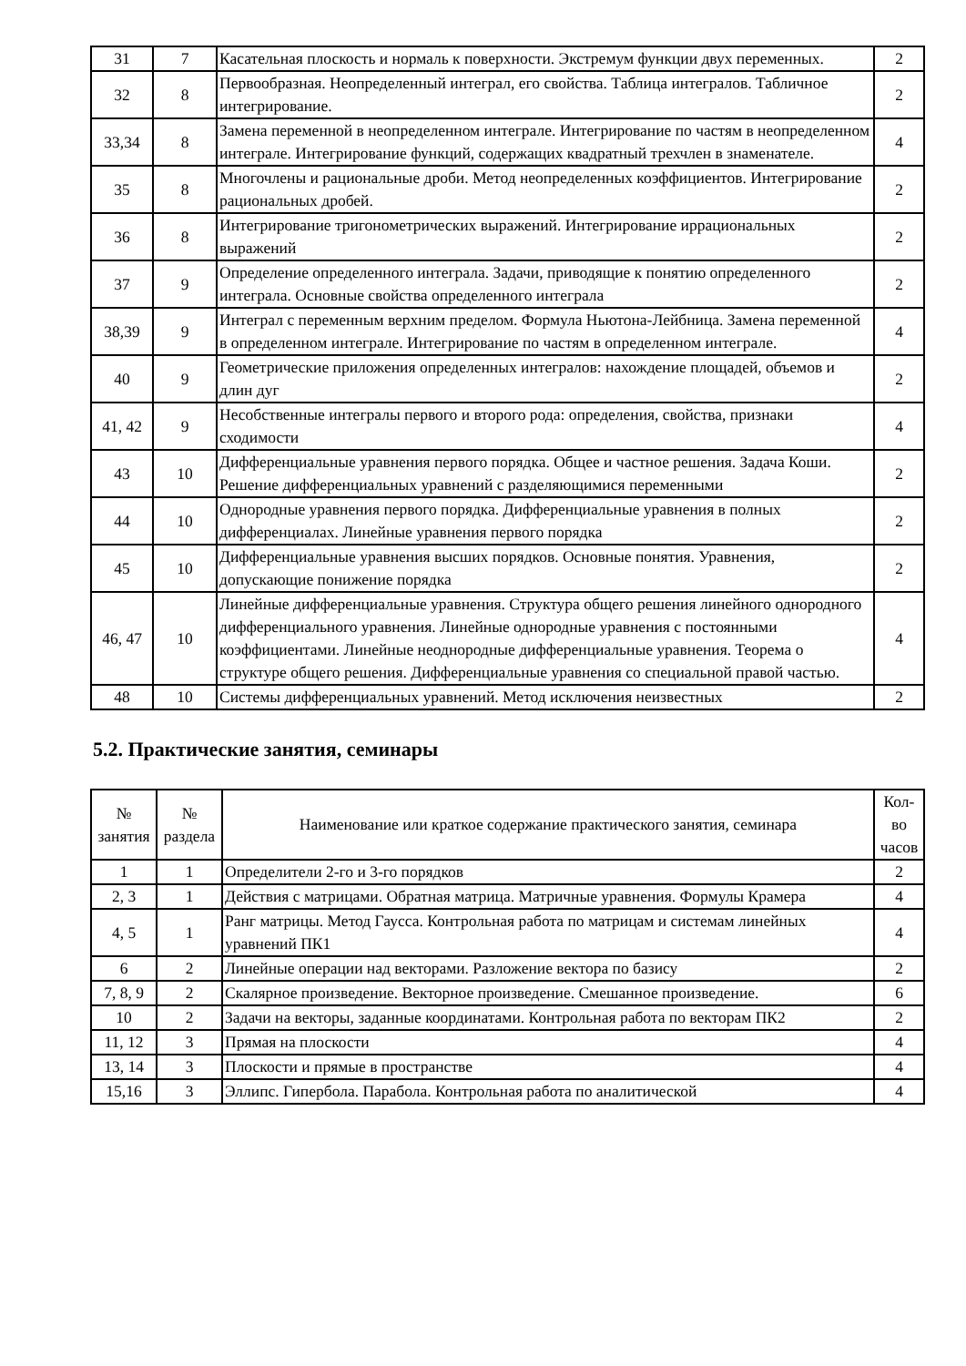| 31 | 7 | Касательная плоскость и нормаль к поверхности. Экстремум функции двух переменных. | 2 |
| 32 | 8 | Первообразная. Неопределенный интеграл, его свойства. Таблица интегралов. Табличное интегрирование. | 2 |
| 33,34 | 8 | Замена переменной в неопределенном интеграле. Интегрирование по частям в неопределенном интеграле. Интегрирование функций, содержащих квадратный трехчлен в знаменателе. | 4 |
| 35 | 8 | Многочлены и рациональные дроби. Метод неопределенных коэффициентов. Интегрирование рациональных дробей. | 2 |
| 36 | 8 | Интегрирование тригонометрических выражений. Интегрирование иррациональных выражений | 2 |
| 37 | 9 | Определение определенного интеграла. Задачи, приводящие к понятию определенного интеграла. Основные свойства определенного интеграла | 2 |
| 38,39 | 9 | Интеграл с переменным верхним пределом. Формула Ньютона-Лейбница. Замена переменной в определенном интеграле. Интегрирование по частям в определенном интеграле. | 4 |
| 40 | 9 | Геометрические приложения определенных интегралов: нахождение площадей, объемов и длин дуг | 2 |
| 41, 42 | 9 | Несобственные интегралы первого и второго рода: определения, свойства, признаки сходимости | 4 |
| 43 | 10 | Дифференциальные уравнения первого порядка. Общее и частное решения. Задача Коши. Решение дифференциальных уравнений с разделяющимися переменными | 2 |
| 44 | 10 | Однородные уравнения первого порядка. Дифференциальные уравнения в полных дифференциалах. Линейные уравнения первого порядка | 2 |
| 45 | 10 | Дифференциальные уравнения высших порядков. Основные понятия. Уравнения, допускающие понижение порядка | 2 |
| 46, 47 | 10 | Линейные дифференциальные уравнения. Структура общего решения линейного однородного дифференциального уравнения. Линейные однородные уравнения с постоянными коэффициентами. Линейные неоднородные дифференциальные уравнения. Теорема о структуре общего решения. Дифференциальные уравнения со специальной правой частью. | 4 |
| 48 | 10 | Системы дифференциальных уравнений. Метод исключения неизвестных | 2 |
5.2. Практические занятия, семинары
| № занятия | № раздела | Наименование или краткое содержание практического занятия, семинара | Кол- во часов |
| --- | --- | --- | --- |
| 1 | 1 | Определители 2-го и 3-го порядков | 2 |
| 2, 3 | 1 | Действия с матрицами. Обратная матрица. Матричные уравнения. Формулы Крамера | 4 |
| 4, 5 | 1 | Ранг матрицы. Метод Гаусса. Контрольная работа по матрицам и системам линейных уравнений ПК1 | 4 |
| 6 | 2 | Линейные операции над векторами. Разложение вектора по базису | 2 |
| 7, 8, 9 | 2 | Скалярное произведение. Векторное произведение. Смешанное произведение. | 6 |
| 10 | 2 | Задачи на векторы, заданные координатами. Контрольная работа по векторам ПК2 | 2 |
| 11, 12 | 3 | Прямая на плоскости | 4 |
| 13, 14 | 3 | Плоскости и прямые в пространстве | 4 |
| 15,16 | 3 | Эллипс. Гипербола. Парабола. Контрольная работа по аналитической | 4 |